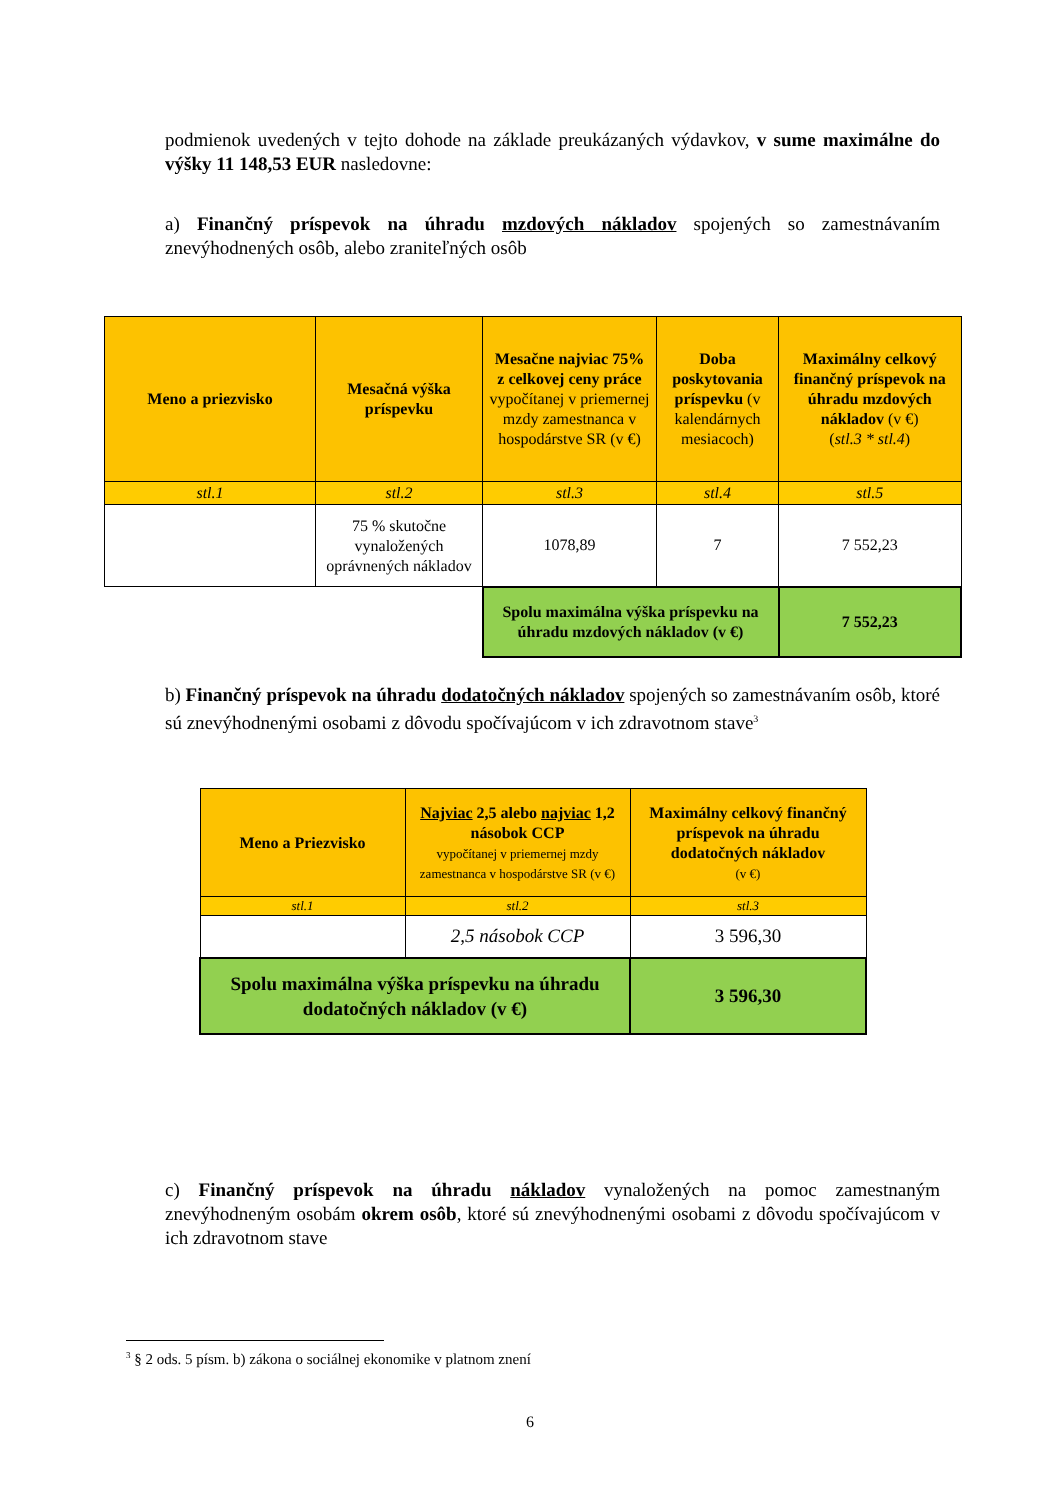podmienok uvedených v tejto dohode na základe preukázaných výdavkov, v sume maximálne do výšky 11 148,53 EUR nasledovne:
a) Finančný príspevok na úhradu mzdových nákladov spojených so zamestnávaním znevýhodnených osôb, alebo zraniteľných osôb
| Meno a priezvisko | Mesačná výška príspevku | Mesačne najviac 75% z celkovej ceny práce vypočítanej v priemernej mzdy zamestnanca v hospodárstve SR (v €) | Doba poskytovania príspevku (v kalendárnych mesiacoch) | Maximálny celkový finančný príspevok na úhradu mzdových nákladov (v €) ( stl.3 * stl.4 ) |
| --- | --- | --- | --- | --- |
| stl.1 | stl.2 | stl.3 | stl.4 | stl.5 |
| | 75 % skutočne vynaložených oprávnených nákladov | 1078,89 | 7 | 7 552,23 |
| | | Spolu maximálna výška príspevku na úhradu mzdových nákladov (v €) | | 7 552,23 |
b) Finančný príspevok na úhradu dodatočných nákladov spojených so zamestnávaním osôb, ktoré sú znevýhodnenými osobami z dôvodu spočívajúcom v ich zdravotnom stave<sup>3</sup>
| Meno a Priezvisko | Najviac 2,5 alebo najviac 1,2 násobok CCP vypočítanej v priemernej mzdy zamestnanca v hospodárstve SR (v €) | Maximálny celkový finančný príspevok na úhradu dodatočných nákladov (v €) |
| --- | --- | --- |
| stl.1 | stl.2 | stl.3 |
| | 2,5 násobok CCP | 3 596,30 |
| Spolu maximálna výška príspevku na úhradu dodatočných nákladov (v €) | | 3 596,30 |
c) Finančný príspevok na úhradu nákladov vynaložených na pomoc zamestnaným znevýhodneným osobám okrem osôb, ktoré sú znevýhodnenými osobami z dôvodu spočívajúcom v ich zdravotnom stave
<sup>3</sup> § 2 ods. 5 písm. b) zákona o sociálnej ekonomike v platnom znení
6